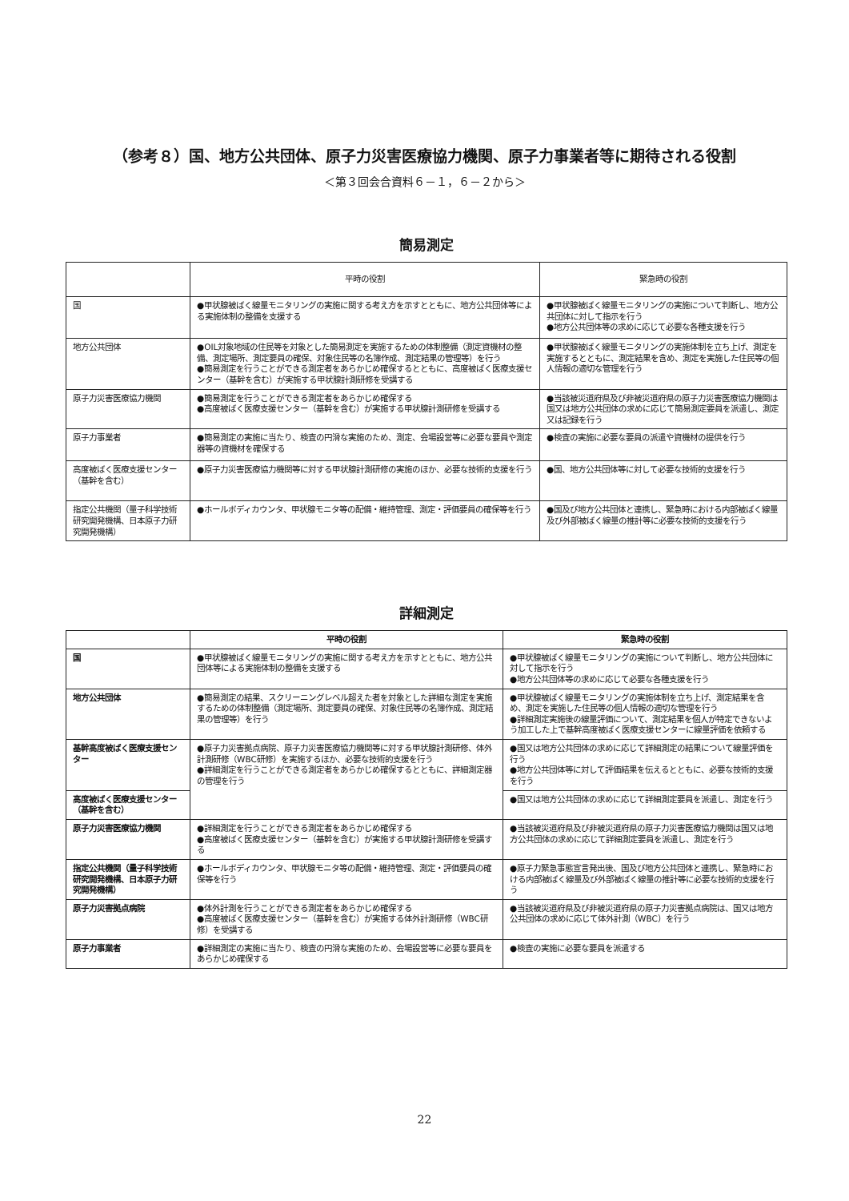（参考８）国、地方公共団体、原子力災害医療協力機関、原子力事業者等に期待される役割
＜第３回会合資料６－１，６－２から＞
簡易測定
| | 平時の役割 | 緊急時の役割 |
| --- | --- | --- |
| 国 | ●甲状腺被ばく線量モニタリングの実施に関する考え方を示すとともに、地方公共団体等による実施体制の整備を支援する | ●甲状腺被ばく線量モニタリングの実施について判断し、地方公共団体に対して指示を行う ●地方公共団体等の求めに応じて必要な各種支援を行う |
| 地方公共団体 | ●OIL対象地域の住民等を対象とした簡易測定を実施するための体制整備（測定資機材の整備、測定場所、測定要員の確保、対象住民等の名簿作成、測定結果の管理等）を行う ●簡易測定を行うことができる測定者をあらかじめ確保するとともに、高度被ばく医療支援センター（基幹を含む）が実施する甲状腺計測研修を受講する | ●甲状腺被ばく線量モニタリングの実施体制を立ち上げ、測定を実施するとともに、測定結果を含め、測定を実施した住民等の個人情報の適切な管理を行う |
| 原子力災害医療協力機関 | ●簡易測定を行うことができる測定者をあらかじめ確保する ●高度被ばく医療支援センター（基幹を含む）が実施する甲状腺計測研修を受講する | ●当該被災道府県及び非被災道府県の原子力災害医療協力機関は国又は地方公共団体の求めに応じて簡易測定要員を派遣し、測定又は記録を行う |
| 原子力事業者 | ●簡易測定の実施に当たり、検査の円滑な実施のため、測定、会場設営等に必要な要員や測定器等の資機材を確保する | ●検査の実施に必要な要員の派遣や資機材の提供を行う |
| 高度被ばく医療支援センター（基幹を含む） | ●原子力災害医療協力機関等に対する甲状腺計測研修の実施のほか、必要な技術的支援を行う | ●国、地方公共団体等に対して必要な技術的支援を行う |
| 指定公共機関（量子科学技術研究開発機構、日本原子力研究開発機構） | ●ホールボディカウンタ、甲状腺モニタ等の配備・維持管理、測定・評価要員の確保等を行う | ●国及び地方公共団体と連携し、緊急時における内部被ばく線量及び外部被ばく線量の推計等に必要な技術的支援を行う |
詳細測定
| | 平時の役割 | 緊急時の役割 |
| --- | --- | --- |
| 国 | ●甲状腺被ばく線量モニタリングの実施に関する考え方を示すとともに、地方公共団体等による実施体制の整備を支援する | ●甲状腺被ばく線量モニタリングの実施について判断し、地方公共団体に対して指示を行う ●地方公共団体等の求めに応じて必要な各種支援を行う |
| 地方公共団体 | ●簡易測定の結果、スクリーニングレベル超えた者を対象とした詳細な測定を実施するための体制整備（測定場所、測定要員の確保、対象住民等の名簿作成、測定結果の管理等）を行う | ●甲状腺被ばく線量モニタリングの実施体制を立ち上げ、測定結果を含め、測定を実施した住民等の個人情報の適切な管理を行う ●詳細測定実施後の線量評価について、測定結果を個人が特定できないよう加工した上で基幹高度被ばく医療支援センターに線量評価を依頼する |
| 基幹高度被ばく医療支援センター | ●原子力災害拠点病院、原子力災害医療協力機関等に対する甲状腺計測研修、体外計測研修（WBC研修）を実施するほか、必要な技術的支援を行う ●詳細測定を行うことができる測定者をあらかじめ確保するとともに、詳細測定器の管理を行う | ●国又は地方公共団体の求めに応じて詳細測定の結果について線量評価を行う ●地方公共団体等に対して評価結果を伝えるとともに、必要な技術的支援を行う |
| 高度被ばく医療支援センター（基幹を含む） | | ●国又は地方公共団体の求めに応じて詳細測定要員を派遣し、測定を行う |
| 原子力災害医療協力機関 | ●詳細測定を行うことができる測定者をあらかじめ確保する ●高度被ばく医療支援センター（基幹を含む）が実施する甲状腺計測研修を受講する | ●当該被災道府県及び非被災道府県の原子力災害医療協力機関は国又は地方公共団体の求めに応じて詳細測定要員を派遣し、測定を行う |
| 指定公共機関（量子科学技術研究開発機構、日本原子力研究開発機構） | ●ホールボディカウンタ、甲状腺モニタ等の配備・維持管理、測定・評価要員の確保等を行う | ●原子力緊急事態宣言発出後、国及び地方公共団体と連携し、緊急時における内部被ばく線量及び外部被ばく線量の推計等に必要な技術的支援を行う |
| 原子力災害拠点病院 | ●体外計測を行うことができる測定者をあらかじめ確保する ●高度被ばく医療支援センター（基幹を含む）が実施する体外計測研修（WBC研修）を受講する | ●当該被災道府県及び非被災道府県の原子力災害拠点病院は、国又は地方公共団体の求めに応じて体外計測（WBC）を行う |
| 原子力事業者 | ●詳細測定の実施に当たり、検査の円滑な実施のため、会場設営等に必要な要員をあらかじめ確保する | ●検査の実施に必要な要員を派遣する |
22